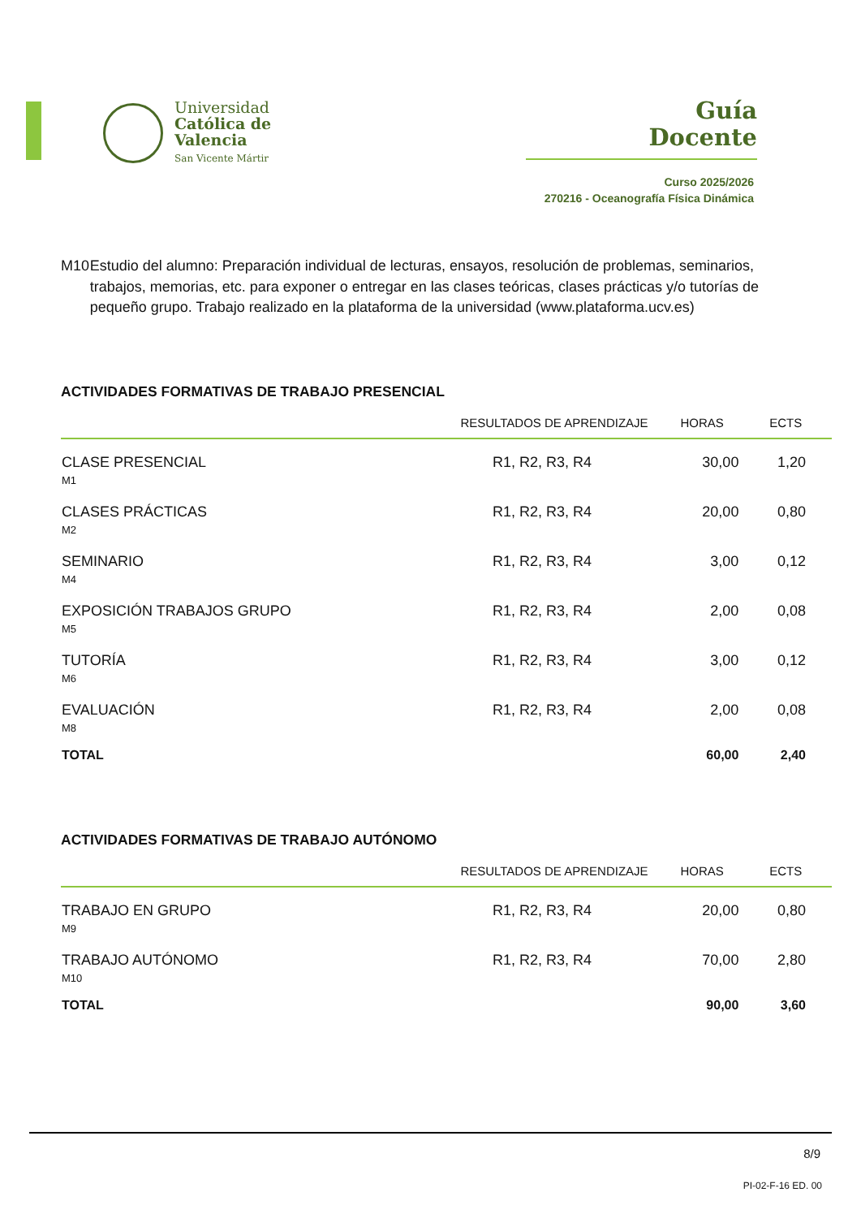Universidad
Católica de
Valencia
San Vicente Mártir
Guía
Docente
Curso 2025/2026
270216 - Oceanografía Física Dinámica
M10 Estudio del alumno: Preparación individual de lecturas, ensayos, resolución de problemas, seminarios, trabajos, memorias, etc. para exponer o entregar en las clases teóricas, clases prácticas y/o tutorías de pequeño grupo. Trabajo realizado en la plataforma de la universidad (www.plataforma.ucv.es)
ACTIVIDADES FORMATIVAS DE TRABAJO PRESENCIAL
| | RESULTADOS DE APRENDIZAJE | HORAS | ECTS |
| --- | --- | --- | --- |
| CLASE PRESENCIAL M1 | R1, R2, R3, R4 | 30,00 | 1,20 |
| CLASES PRÁCTICAS M2 | R1, R2, R3, R4 | 20,00 | 0,80 |
| SEMINARIO M4 | R1, R2, R3, R4 | 3,00 | 0,12 |
| EXPOSICIÓN TRABAJOS GRUPO M5 | R1, R2, R3, R4 | 2,00 | 0,08 |
| TUTORÍA M6 | R1, R2, R3, R4 | 3,00 | 0,12 |
| EVALUACIÓN M8 | R1, R2, R3, R4 | 2,00 | 0,08 |
| TOTAL | | 60,00 | 2,40 |
ACTIVIDADES FORMATIVAS DE TRABAJO AUTÓNOMO
| | RESULTADOS DE APRENDIZAJE | HORAS | ECTS |
| --- | --- | --- | --- |
| TRABAJO EN GRUPO M9 | R1, R2, R3, R4 | 20,00 | 0,80 |
| TRABAJO AUTÓNOMO M10 | R1, R2, R3, R4 | 70,00 | 2,80 |
| TOTAL | | 90,00 | 3,60 |
8/9
PI-02-F-16 ED. 00